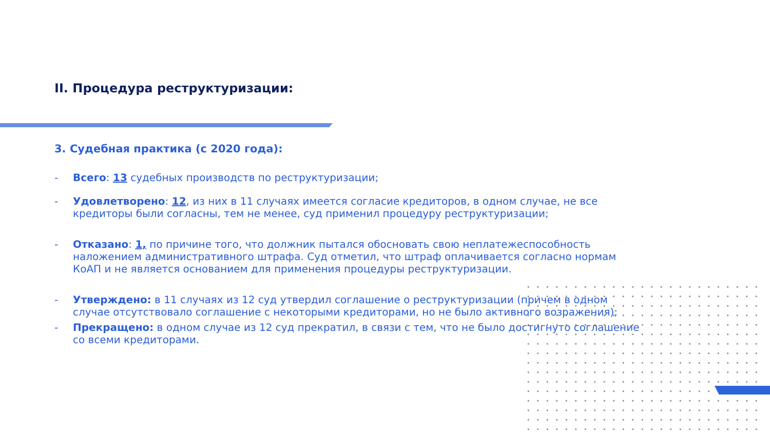II. Процедура реструктуризации:
3. Судебная практика (с 2020 года):
- Всего: 13 судебных производств по реструктуризации;
- Удовлетворено: 12, из них в 11 случаях имеется согласие кредиторов, в одном случае, не все кредиторы были согласны, тем не менее, суд применил процедуру реструктуризации;
- Отказано: 1, по причине того, что должник пытался обосновать свою неплатежеспособность наложением административного штрафа. Суд отметил, что штраф оплачивается согласно нормам КоАП и не является основанием для применения процедуры реструктуризации.
- Утверждено: в 11 случаях из 12 суд утвердил соглашение о реструктуризации (причем в одном случае отсутствовало соглашение с некоторыми кредиторами, но не было активного возражения);
- Прекращено: в одном случае из 12 суд прекратил, в связи с тем, что не было достигнуто соглашение со всеми кредиторами.